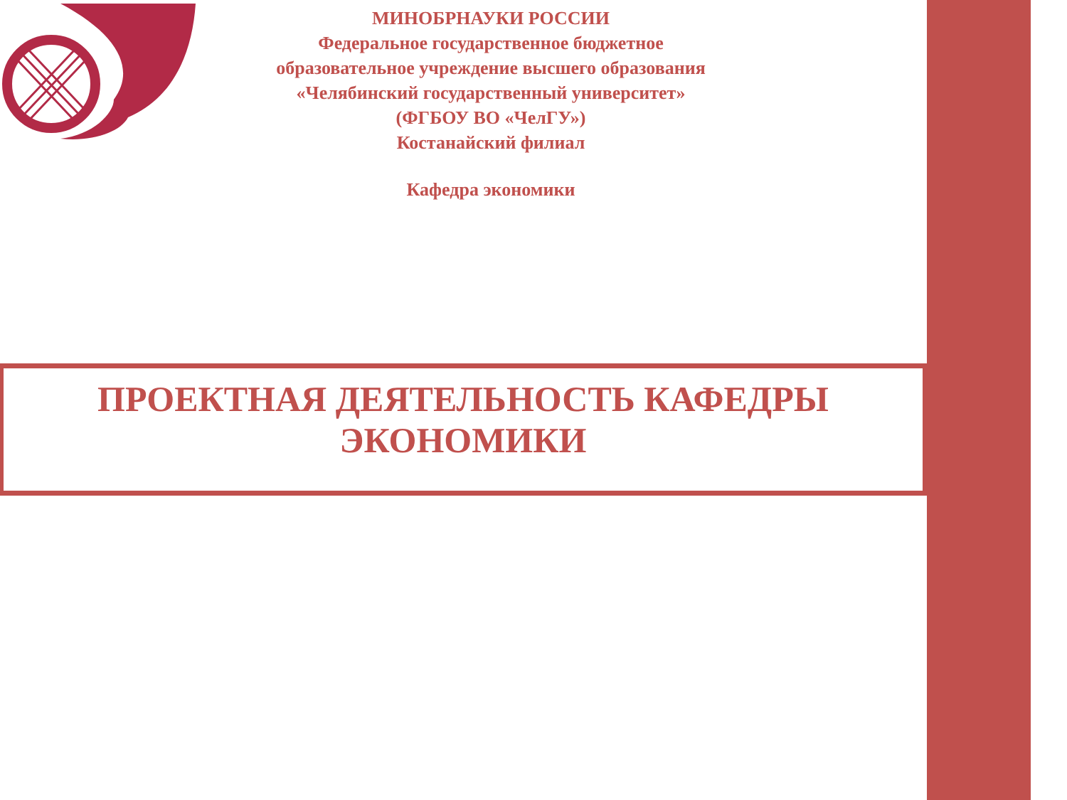МИНОБРНАУКИ РОССИИ
Федеральное государственное бюджетное
образовательное учреждение высшего образования
«Челябинский государственный университет»
(ФГБОУ ВО «ЧелГУ»)
Костанайский филиал
Кафедра экономики
ПРОЕКТНАЯ ДЕЯТЕЛЬНОСТЬ КАФЕДРЫ
ЭКОНОМИКИ